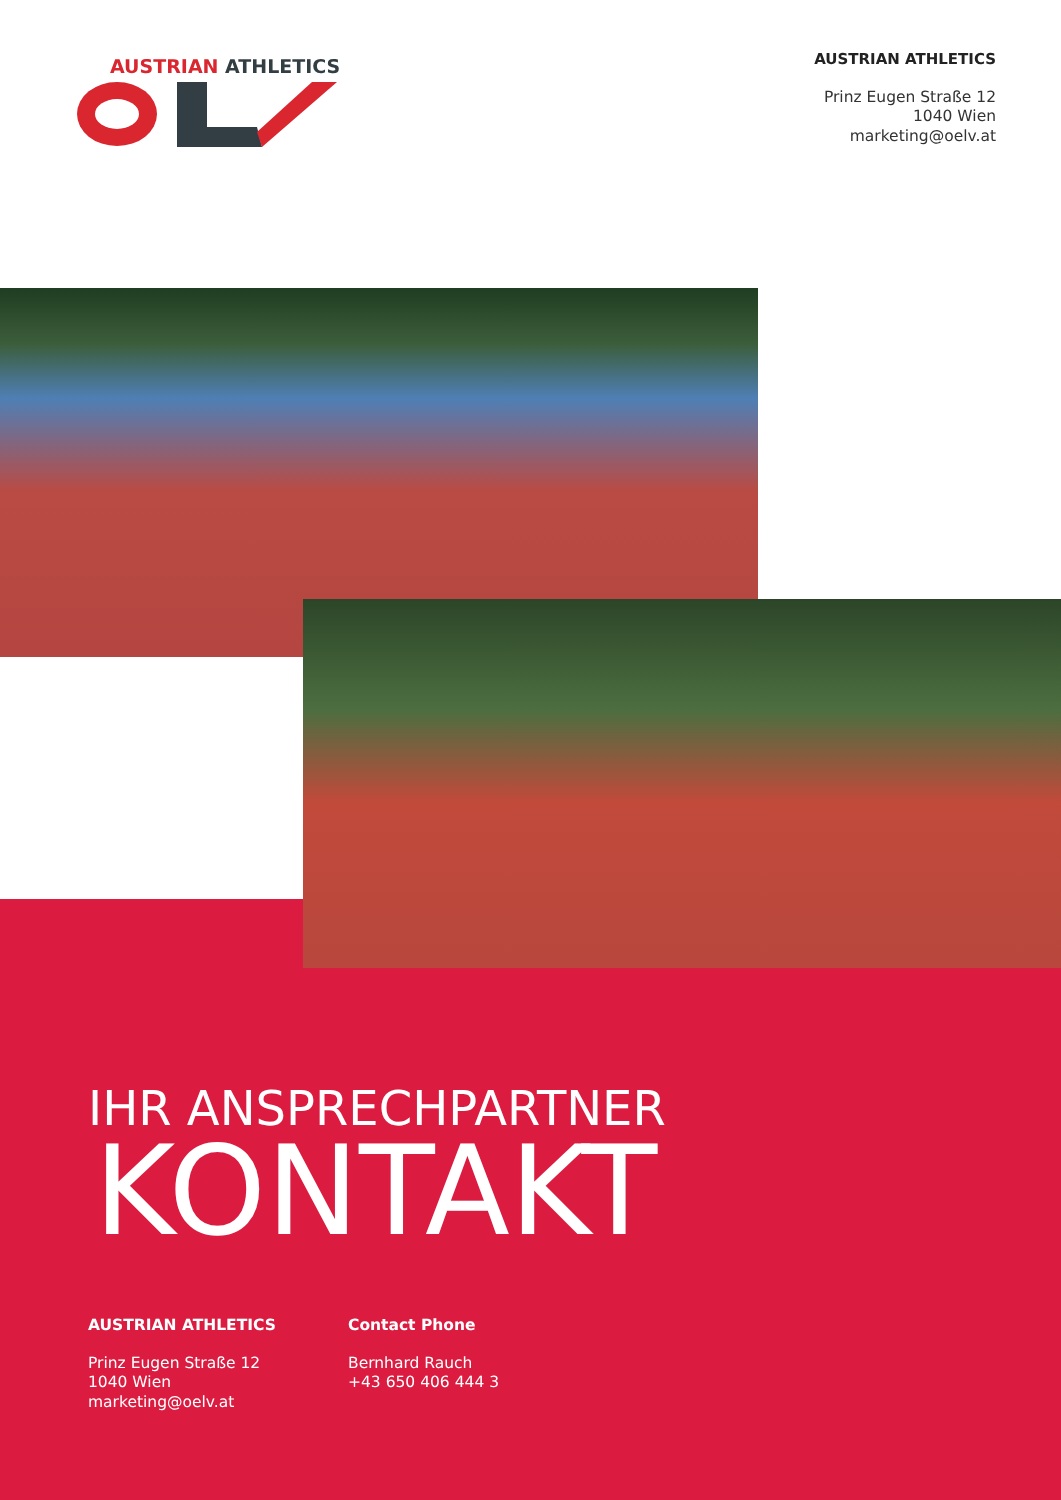AUSTRIAN ATHLETICS
AUSTRIAN ATHLETICS
Prinz Eugen Straße 12
1040 Wien
marketing@oelv.at
IHR ANSPRECHPARTNER
KONTAKT
AUSTRIAN ATHLETICS
Prinz Eugen Straße 12
1040 Wien
marketing@oelv.at
Contact Phone
Bernhard Rauch
+43 650 406 444 3